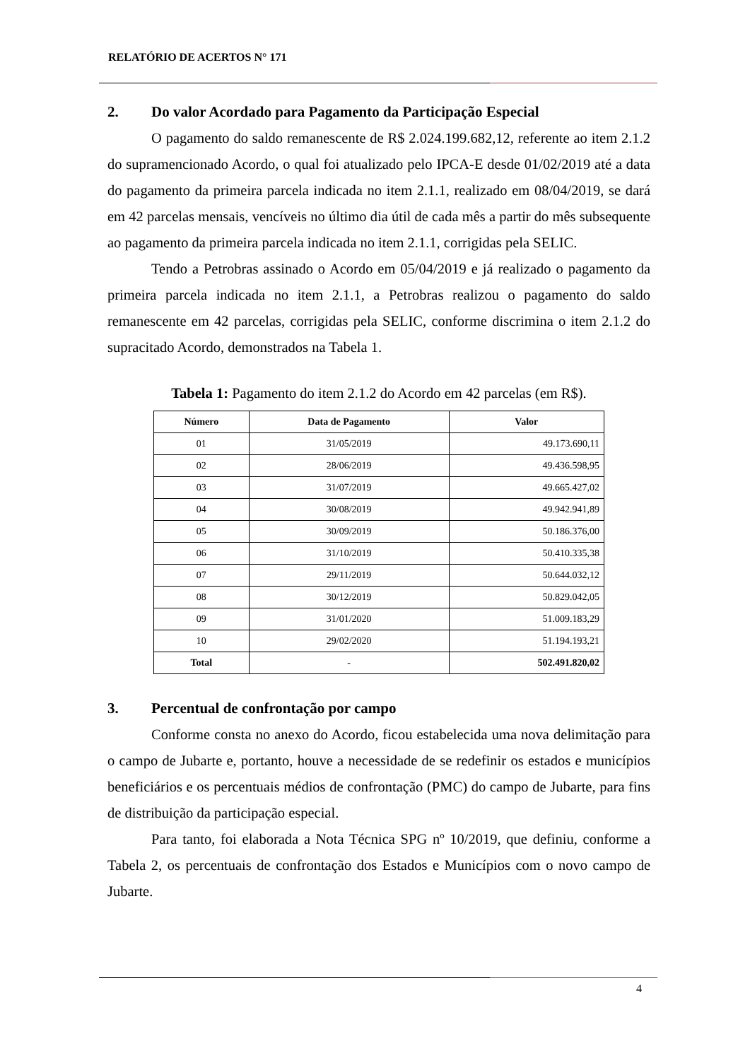RELATÓRIO DE ACERTOS N° 171
2. Do valor Acordado para Pagamento da Participação Especial
O pagamento do saldo remanescente de R$ 2.024.199.682,12, referente ao item 2.1.2 do supramencionado Acordo, o qual foi atualizado pelo IPCA-E desde 01/02/2019 até a data do pagamento da primeira parcela indicada no item 2.1.1, realizado em 08/04/2019, se dará em 42 parcelas mensais, vencíveis no último dia útil de cada mês a partir do mês subsequente ao pagamento da primeira parcela indicada no item 2.1.1, corrigidas pela SELIC.
Tendo a Petrobras assinado o Acordo em 05/04/2019 e já realizado o pagamento da primeira parcela indicada no item 2.1.1, a Petrobras realizou o pagamento do saldo remanescente em 42 parcelas, corrigidas pela SELIC, conforme discrimina o item 2.1.2 do supracitado Acordo, demonstrados na Tabela 1.
Tabela 1: Pagamento do item 2.1.2 do Acordo em 42 parcelas (em R$).
| Número | Data de Pagamento | Valor |
| --- | --- | --- |
| 01 | 31/05/2019 | 49.173.690,11 |
| 02 | 28/06/2019 | 49.436.598,95 |
| 03 | 31/07/2019 | 49.665.427,02 |
| 04 | 30/08/2019 | 49.942.941,89 |
| 05 | 30/09/2019 | 50.186.376,00 |
| 06 | 31/10/2019 | 50.410.335,38 |
| 07 | 29/11/2019 | 50.644.032,12 |
| 08 | 30/12/2019 | 50.829.042,05 |
| 09 | 31/01/2020 | 51.009.183,29 |
| 10 | 29/02/2020 | 51.194.193,21 |
| Total | - | 502.491.820,02 |
3. Percentual de confrontação por campo
Conforme consta no anexo do Acordo, ficou estabelecida uma nova delimitação para o campo de Jubarte e, portanto, houve a necessidade de se redefinir os estados e municípios beneficiários e os percentuais médios de confrontação (PMC) do campo de Jubarte, para fins de distribuição da participação especial.
Para tanto, foi elaborada a Nota Técnica SPG nº 10/2019, que definiu, conforme a Tabela 2, os percentuais de confrontação dos Estados e Municípios com o novo campo de Jubarte.
4